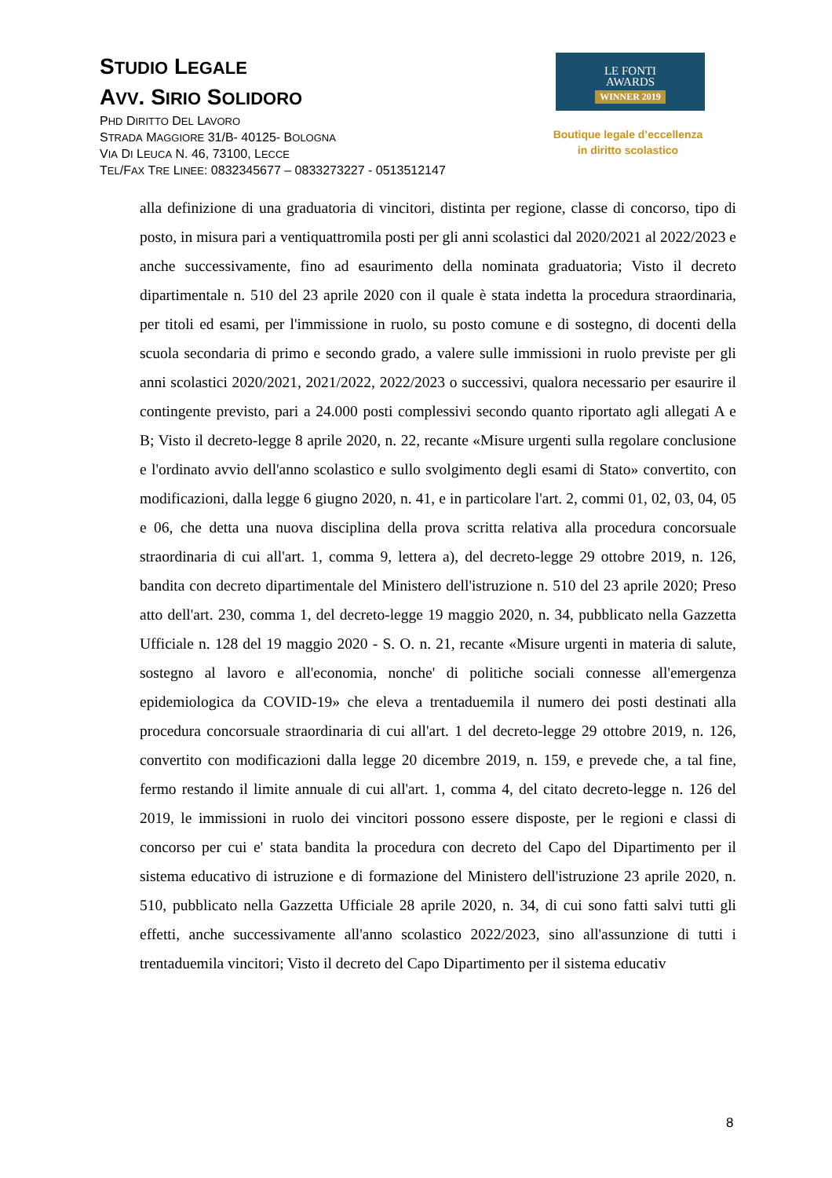STUDIO LEGALE
AVV. SIRIO SOLIDORO
PHD DIRITTO DEL LAVORO
STRADA MAGGIORE 31/B- 40125- BOLOGNA
VIA DI LEUCA N. 46, 73100, LECCE
TEL/FAX TRE LINEE: 0832345677 – 0833273227 - 0513512147
LE FONTI
AWARDS
WINNER 2019
Boutique legale d’eccellenza
in diritto scolastico
alla definizione di una graduatoria di vincitori, distinta per regione, classe di concorso, tipo di posto, in misura pari a ventiquattromila posti per gli anni scolastici dal 2020/2021 al 2022/2023 e anche successivamente, fino ad esaurimento della nominata graduatoria; Visto il decreto dipartimentale n. 510 del 23 aprile 2020 con il quale è stata indetta la procedura straordinaria, per titoli ed esami, per l'immissione in ruolo, su posto comune e di sostegno, di docenti della scuola secondaria di primo e secondo grado, a valere sulle immissioni in ruolo previste per gli anni scolastici 2020/2021, 2021/2022, 2022/2023 o successivi, qualora necessario per esaurire il contingente previsto, pari a 24.000 posti complessivi secondo quanto riportato agli allegati A e B; Visto il decreto-legge 8 aprile 2020, n. 22, recante «Misure urgenti sulla regolare conclusione e l'ordinato avvio dell'anno scolastico e sullo svolgimento degli esami di Stato» convertito, con modificazioni, dalla legge 6 giugno 2020, n. 41, e in particolare l'art. 2, commi 01, 02, 03, 04, 05 e 06, che detta una nuova disciplina della prova scritta relativa alla procedura concorsuale straordinaria di cui all'art. 1, comma 9, lettera a), del decreto-legge 29 ottobre 2019, n. 126, bandita con decreto dipartimentale del Ministero dell'istruzione n. 510 del 23 aprile 2020; Preso atto dell'art. 230, comma 1, del decreto-legge 19 maggio 2020, n. 34, pubblicato nella Gazzetta Ufficiale n. 128 del 19 maggio 2020 - S. O. n. 21, recante «Misure urgenti in materia di salute, sostegno al lavoro e all'economia, nonche' di politiche sociali connesse all'emergenza epidemiologica da COVID-19» che eleva a trentaduemila il numero dei posti destinati alla procedura concorsuale straordinaria di cui all'art. 1 del decreto-legge 29 ottobre 2019, n. 126, convertito con modificazioni dalla legge 20 dicembre 2019, n. 159, e prevede che, a tal fine, fermo restando il limite annuale di cui all'art. 1, comma 4, del citato decreto-legge n. 126 del 2019, le immissioni in ruolo dei vincitori possono essere disposte, per le regioni e classi di concorso per cui e' stata bandita la procedura con decreto del Capo del Dipartimento per il sistema educativo di istruzione e di formazione del Ministero dell'istruzione 23 aprile 2020, n. 510, pubblicato nella Gazzetta Ufficiale 28 aprile 2020, n. 34, di cui sono fatti salvi tutti gli effetti, anche successivamente all'anno scolastico 2022/2023, sino all'assunzione di tutti i trentaduemila vincitori; Visto il decreto del Capo Dipartimento per il sistema educativ
8